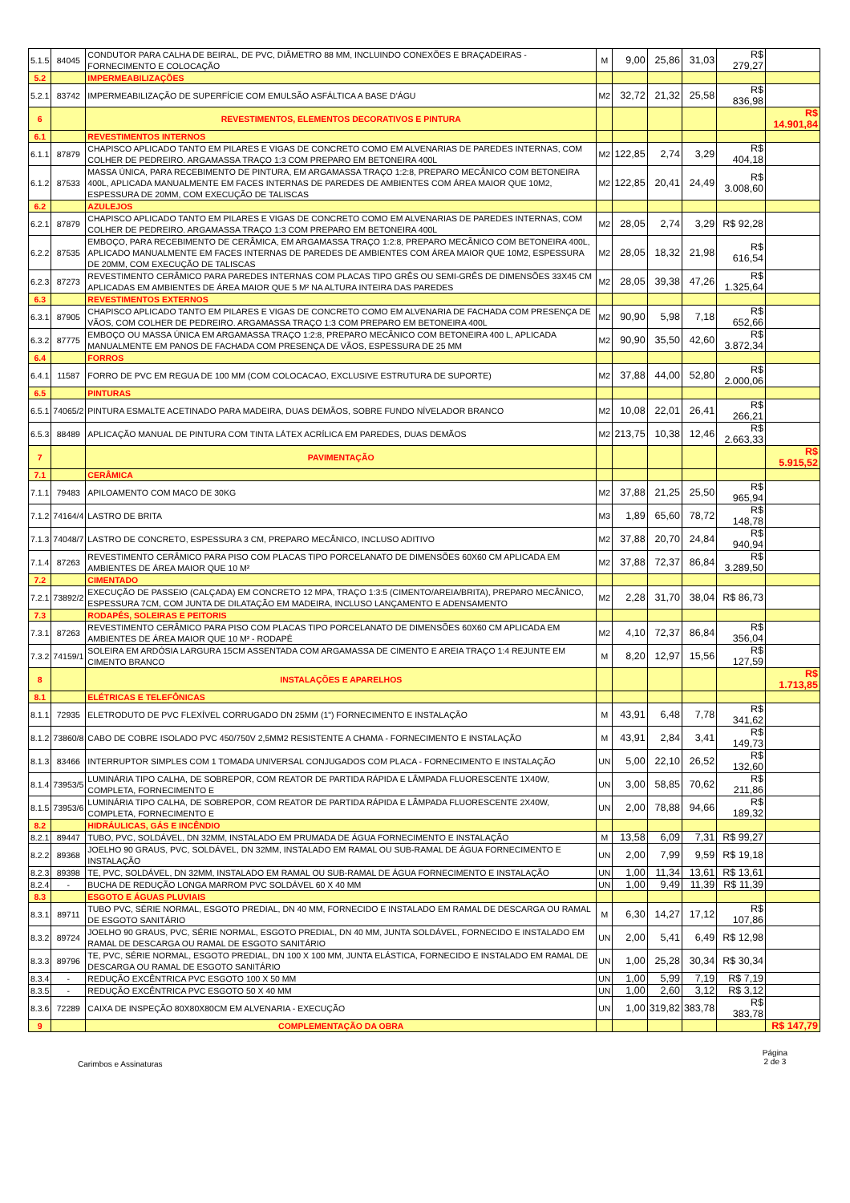| 5.1.5 | 84045 | CONDUTOR PARA CALHA DE BEIRAL, DE PVC, DIÂMETRO 88 MM, INCLUINDO CONEXÕES E BRAÇADEIRAS - FORNECIMENTO E COLOCAÇÃO | M | 9,00 | 25,86 | 31,03 | R$ 279,27 | |
| 5.2 | | IMPERMEABILIZAÇÕES | | | | | | |
| 5.2.1 | 83742 | IMPERMEABILIZAÇÃO DE SUPERFÍCIE COM EMULSÃO ASFÁLTICA A BASE D'ÁGU | M2 | 32,72 | 21,32 | 25,58 | R$ 836,98 | |
| 6 | | REVESTIMENTOS, ELEMENTOS DECORATIVOS E PINTURA | | | | | | R$ 14.901,84 |
| 6.1 | | REVESTIMENTOS INTERNOS | | | | | | |
| 6.1.1 | 87879 | CHAPISCO APLICADO TANTO EM PILARES E VIGAS DE CONCRETO COMO EM ALVENARIAS DE PAREDES INTERNAS, COM COLHER DE PEDREIRO. ARGAMASSA TRAÇO 1:3 COM PREPARO EM BETONEIRA 400L | M2 | 122,85 | 2,74 | 3,29 | R$ 404,18 | |
| 6.1.2 | 87533 | MASSA ÚNICA, PARA RECEBIMENTO DE PINTURA, EM ARGAMASSA TRAÇO 1:2:8, PREPARO MECÂNICO COM BETONEIRA 400L, APLICADA MANUALMENTE EM FACES INTERNAS DE PAREDES DE AMBIENTES COM ÁREA MAIOR QUE 10M2, ESPESSURA DE 20MM, COM EXECUÇÃO DE TALISCAS | M2 | 122,85 | 20,41 | 24,49 | R$ 3.008,60 | |
| 6.2 | | AZULEJOS | | | | | | |
| 6.2.1 | 87879 | CHAPISCO APLICADO TANTO EM PILARES E VIGAS DE CONCRETO COMO EM ALVENARIAS DE PAREDES INTERNAS, COM COLHER DE PEDREIRO. ARGAMASSA TRAÇO 1:3 COM PREPARO EM BETONEIRA 400L | M2 | 28,05 | 2,74 | 3,29 | R$ 92,28 | |
| 6.2.2 | 87535 | EMBOÇO, PARA RECEBIMENTO DE CERÂMICA, EM ARGAMASSA TRAÇO 1:2:8, PREPARO MECÂNICO COM BETONEIRA 400L, APLICADO MANUALMENTE EM FACES INTERNAS DE PAREDES DE AMBIENTES COM ÁREA MAIOR QUE 10M2, ESPESSURA DE 20MM, COM EXECUÇÃO DE TALISCAS | M2 | 28,05 | 18,32 | 21,98 | R$ 616,54 | |
| 6.2.3 | 87273 | REVESTIMENTO CERÂMICO PARA PAREDES INTERNAS COM PLACAS TIPO GRÊS OU SEMI-GRÊS DE DIMENSÕES 33X45 CM APLICADAS EM AMBIENTES DE ÁREA MAIOR QUE 5 M² NA ALTURA INTEIRA DAS PAREDES | M2 | 28,05 | 39,38 | 47,26 | R$ 1.325,64 | |
| 6.3 | | REVESTIMENTOS EXTERNOS | | | | | | |
| 6.3.1 | 87905 | CHAPISCO APLICADO TANTO EM PILARES E VIGAS DE CONCRETO COMO EM ALVENARIA DE FACHADA COM PRESENÇA DE VÃOS, COM COLHER DE PEDREIRO. ARGAMASSA TRAÇO 1:3 COM PREPARO EM BETONEIRA 400L | M2 | 90,90 | 5,98 | 7,18 | R$ 652,66 | |
| 6.3.2 | 87775 | EMBOÇO OU MASSA ÚNICA EM ARGAMASSA TRAÇO 1:2:8, PREPARO MECÂNICO COM BETONEIRA 400 L, APLICADA MANUALMENTE EM PANOS DE FACHADA COM PRESENÇA DE VÃOS, ESPESSURA DE 25 MM | M2 | 90,90 | 35,50 | 42,60 | R$ 3.872,34 | |
| 6.4 | | FORROS | | | | | | |
| 6.4.1 | 11587 | FORRO DE PVC EM REGUA DE 100 MM (COM COLOCACAO, EXCLUSIVE ESTRUTURA DE SUPORTE) | M2 | 37,88 | 44,00 | 52,80 | R$ 2.000,06 | |
| 6.5 | | PINTURAS | | | | | | |
| 6.5.1 | 74065/2 | PINTURA ESMALTE ACETINADO PARA MADEIRA, DUAS DEMÃOS, SOBRE FUNDO NÍVELADOR BRANCO | M2 | 10,08 | 22,01 | 26,41 | R$ 266,21 | |
| 6.5.3 | 88489 | APLICAÇÃO MANUAL DE PINTURA COM TINTA LÁTEX ACRÍLICA EM PAREDES, DUAS DEMÃOS | M2 | 213,75 | 10,38 | 12,46 | R$ 2.663,33 | |
| 7 | | PAVIMENTAÇÃO | | | | | | R$ 5.915,52 |
| 7.1 | | CERÂMICA | | | | | | |
| 7.1.1 | 79483 | APILOAMENTO COM MACO DE 30KG | M2 | 37,88 | 21,25 | 25,50 | R$ 965,94 | |
| 7.1.2 | 74164/4 | LASTRO DE BRITA | M3 | 1,89 | 65,60 | 78,72 | R$ 148,78 | |
| 7.1.3 | 74048/7 | LASTRO DE CONCRETO, ESPESSURA 3 CM, PREPARO MECÂNICO, INCLUSO ADITIVO | M2 | 37,88 | 20,70 | 24,84 | R$ 940,94 | |
| 7.1.4 | 87263 | REVESTIMENTO CERÂMICO PARA PISO COM PLACAS TIPO PORCELANATO DE DIMENSÕES 60X60 CM APLICADA EM AMBIENTES DE ÁREA MAIOR QUE 10 M² | M2 | 37,88 | 72,37 | 86,84 | R$ 3.289,50 | |
| 7.2 | | CIMENTADO | | | | | | |
| 7.2.1 | 73892/2 | EXECUÇÃO DE PASSEIO (CALÇADA) EM CONCRETO 12 MPA, TRAÇO 1:3:5 (CIMENTO/AREIA/BRITA), PREPARO MECÂNICO, ESPESSURA 7CM, COM JUNTA DE DILATAÇÃO EM MADEIRA, INCLUSO LANÇAMENTO E ADENSAMENTO | M2 | 2,28 | 31,70 | 38,04 | R$ 86,73 | |
| 7.3 | | RODAPÉS, SOLEIRAS E PEITORIS | | | | | | |
| 7.3.1 | 87263 | REVESTIMENTO CERÂMICO PARA PISO COM PLACAS TIPO PORCELANATO DE DIMENSÕES 60X60 CM APLICADA EM AMBIENTES DE ÁREA MAIOR QUE 10 M² - RODAPÉ | M2 | 4,10 | 72,37 | 86,84 | R$ 356,04 | |
| 7.3.2 | 74159/1 | SOLEIRA EM ARDÓSIA LARGURA 15CM ASSENTADA COM ARGAMASSA DE CIMENTO E AREIA TRAÇO 1:4 REJUNTE EM CIMENTO BRANCO | M | 8,20 | 12,97 | 15,56 | R$ 127,59 | |
| 8 | | INSTALAÇÕES E APARELHOS | | | | | | R$ 1.713,85 |
| 8.1 | | ELÉTRICAS E TELEFÔNICAS | | | | | | |
| 8.1.1 | 72935 | ELETRODUTO DE PVC FLEXÍVEL CORRUGADO DN 25MM (1") FORNECIMENTO E INSTALAÇÃO | M | 43,91 | 6,48 | 7,78 | R$ 341,62 | |
| 8.1.2 | 73860/8 | CABO DE COBRE ISOLADO PVC 450/750V 2,5MM2 RESISTENTE A CHAMA - FORNECIMENTO E INSTALAÇÃO | M | 43,91 | 2,84 | 3,41 | R$ 149,73 | |
| 8.1.3 | 83466 | INTERRUPTOR SIMPLES COM 1 TOMADA UNIVERSAL CONJUGADOS COM PLACA - FORNECIMENTO E INSTALAÇÃO | UN | 5,00 | 22,10 | 26,52 | R$ 132,60 | |
| 8.1.4 | 73953/5 | LUMINÁRIA TIPO CALHA, DE SOBREPOR, COM REATOR DE PARTIDA RÁPIDA E LÂMPADA FLUORESCENTE 1X40W, COMPLETA, FORNECIMENTO E | UN | 3,00 | 58,85 | 70,62 | R$ 211,86 | |
| 8.1.5 | 73953/6 | LUMINÁRIA TIPO CALHA, DE SOBREPOR, COM REATOR DE PARTIDA RÁPIDA E LÂMPADA FLUORESCENTE 2X40W, COMPLETA, FORNECIMENTO E | UN | 2,00 | 78,88 | 94,66 | R$ 189,32 | |
| 8.2 | | HIDRÁULICAS, GÁS E INCÊNDIO | | | | | | |
| 8.2.1 | 89447 | TUBO, PVC, SOLDÁVEL, DN 32MM, INSTALADO EM PRUMADA DE ÁGUA FORNECIMENTO E INSTALAÇÃO | M | 13,58 | 6,09 | 7,31 | R$ 99,27 | |
| 8.2.2 | 89368 | JOELHO 90 GRAUS, PVC, SOLDÁVEL, DN 32MM, INSTALADO EM RAMAL OU SUB-RAMAL DE ÁGUA FORNECIMENTO E INSTALAÇÃO | UN | 2,00 | 7,99 | 9,59 | R$ 19,18 | |
| 8.2.3 | 89398 | TE, PVC, SOLDÁVEL, DN 32MM, INSTALADO EM RAMAL OU SUB-RAMAL DE ÁGUA FORNECIMENTO E INSTALAÇÃO | UN | 1,00 | 11,34 | 13,61 | R$ 13,61 | |
| 8.2.4 | - | BUCHA DE REDUÇÃO LONGA MARROM PVC SOLDÁVEL 60 X 40 MM | UN | 1,00 | 9,49 | 11,39 | R$ 11,39 | |
| 8.3 | | ESGOTO E ÁGUAS PLUVIAIS | | | | | | |
| 8.3.1 | 89711 | TUBO PVC, SÉRIE NORMAL, ESGOTO PREDIAL, DN 40 MM, FORNECIDO E INSTALADO EM RAMAL DE DESCARGA OU RAMAL DE ESGOTO SANITÁRIO | M | 6,30 | 14,27 | 17,12 | R$ 107,86 | |
| 8.3.2 | 89724 | JOELHO 90 GRAUS, PVC, SÉRIE NORMAL, ESGOTO PREDIAL, DN 40 MM, JUNTA SOLDÁVEL, FORNECIDO E INSTALADO EM RAMAL DE DESCARGA OU RAMAL DE ESGOTO SANITÁRIO | UN | 2,00 | 5,41 | 6,49 | R$ 12,98 | |
| 8.3.3 | 89796 | TE, PVC, SÉRIE NORMAL, ESGOTO PREDIAL, DN 100 X 100 MM, JUNTA ELÁSTICA, FORNECIDO E INSTALADO EM RAMAL DE DESCARGA OU RAMAL DE ESGOTO SANITÁRIO | UN | 1,00 | 25,28 | 30,34 | R$ 30,34 | |
| 8.3.4 | - | REDUÇÃO EXCÊNTRICA PVC ESGOTO 100 X 50 MM | UN | 1,00 | 5,99 | 7,19 | R$ 7,19 | |
| 8.3.5 | - | REDUÇÃO EXCÊNTRICA PVC ESGOTO 50 X 40 MM | UN | 1,00 | 2,60 | 3,12 | R$ 3,12 | |
| 8.3.6 | 72289 | CAIXA DE INSPEÇÃO 80X80X80CM EM ALVENARIA - EXECUÇÃO | UN | 1,00 | 319,82 | 383,78 | R$ 383,78 | |
| 9 | | COMPLEMENTAÇÃO DA OBRA | | | | | | R$ 147,79 |
Carimbos e Assinaturas Página
2 de 3